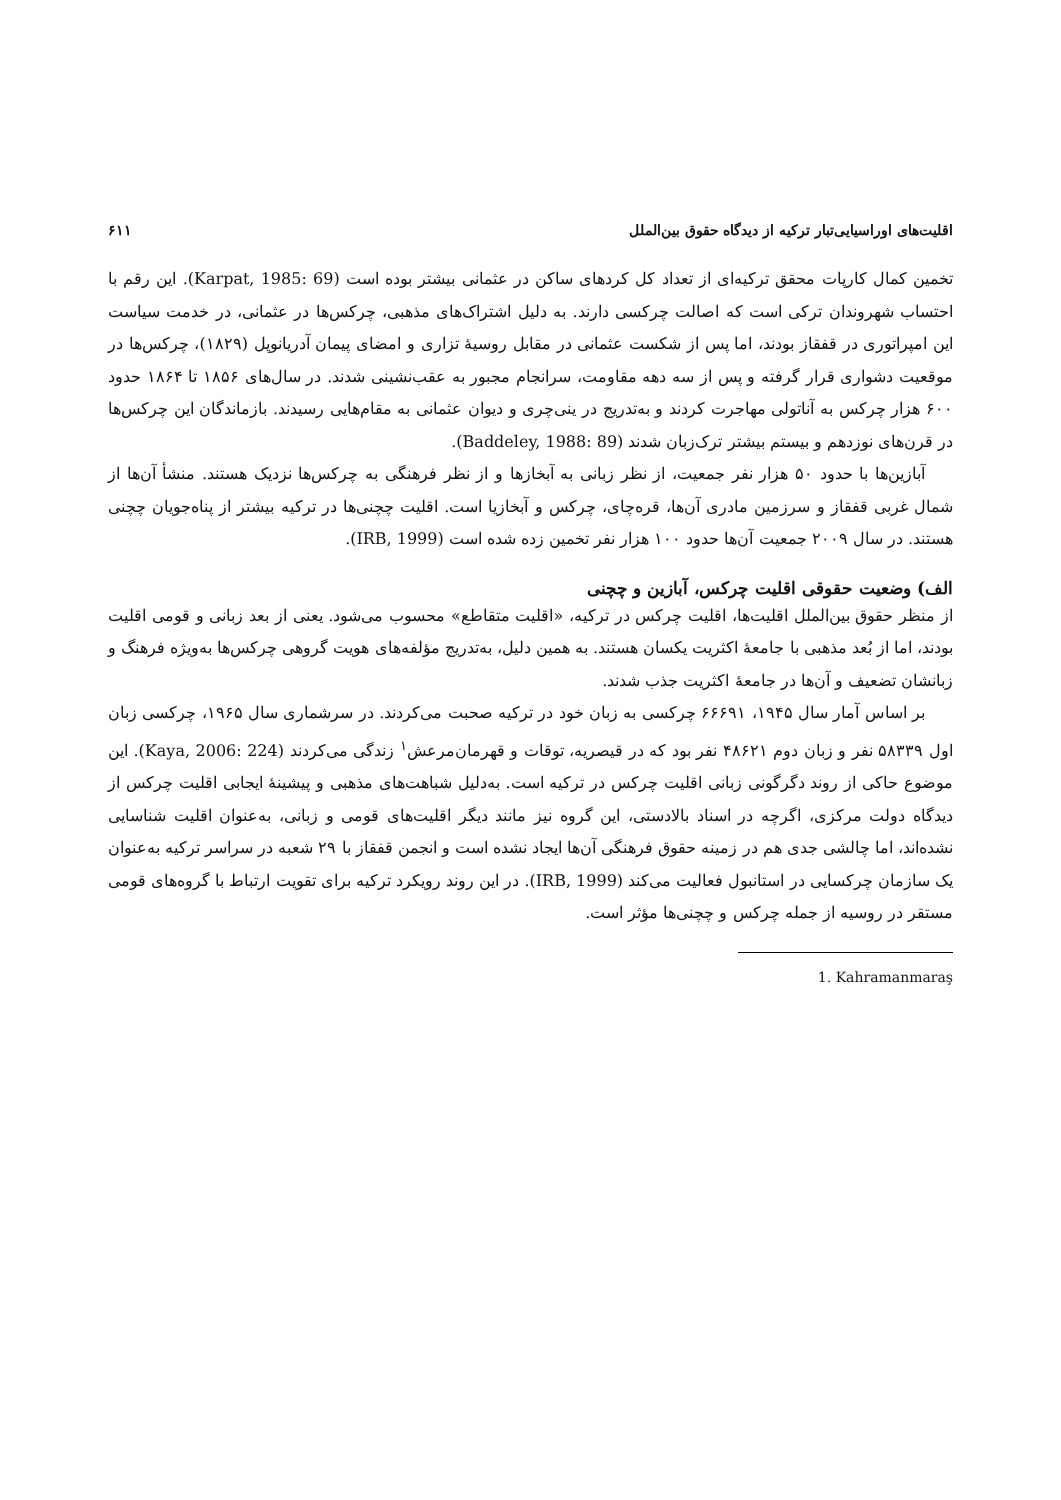اقلیت‌های اوراسیایی‌تبار ترکیه از دیدگاه حقوق بین‌الملل ۶۱۱
تخمین کمال کارپات محقق ترکیه‌ای از تعداد کل کردهای ساکن در عثمانی بیشتر بوده است (Karpat, 1985: 69). این رقم با احتساب شهروندان ترکی است که اصالت چرکسی دارند. به دلیل اشتراک‌های مذهبی، چرکس‌ها در عثمانی، در خدمت سیاست این امپراتوری در قفقاز بودند، اما پس از شکست عثمانی در مقابل روسیهٔ تزاری و امضای پیمان آدریانوپل (۱۸۲۹)، چرکس‌ها در موقعیت دشواری قرار گرفته و پس از سه دهه مقاومت، سرانجام مجبور به عقب‌نشینی شدند. در سال‌های ۱۸۵۶ تا ۱۸۶۴ حدود ۶۰۰ هزار چرکس به آناتولی مهاجرت کردند و به‌تدریج در ینی‌چری و دیوان عثمانی به مقام‌هایی رسیدند. بازماندگان این چرکس‌ها در قرن‌های نوزدهم و بیستم بیشتر ترک‌زبان شدند (Baddeley, 1988: 89).
آبازین‌ها با حدود ۵۰ هزار نفر جمعیت، از نظر زبانی به آبخازها و از نظر فرهنگی به چرکس‌ها نزدیک هستند. منشأ آن‌ها از شمال غربی قفقاز و سرزمین مادری آن‌ها، قره‌چای، چرکس و آبخازیا است. اقلیت چچنی‌ها در ترکیه بیشتر از پناه‌جویان چچنی هستند. در سال ۲۰۰۹ جمعیت آن‌ها حدود ۱۰۰ هزار نفر تخمین زده شده است (IRB, 1999).
الف) وضعیت حقوقی اقلیت چرکس، آبازین و چچنی
از منظر حقوق بین‌الملل اقلیت‌ها، اقلیت چرکس در ترکیه، «اقلیت متقاطع» محسوب می‌شود. یعنی از بعد زبانی و قومی اقلیت بودند، اما از بُعد مذهبی با جامعهٔ اکثریت یکسان هستند. به همین دلیل، به‌تدریج مؤلفه‌های هویت گروهی چرکس‌ها به‌ویژه فرهنگ و زبانشان تضعیف و آن‌ها در جامعهٔ اکثریت جذب شدند.
بر اساس آمار سال ۱۹۴۵، ۶۶۶۹۱ چرکسی به زبان خود در ترکیه صحبت می‌کردند. در سرشماری سال ۱۹۶۵، چرکسی زبان اول ۵۸۳۳۹ نفر و زبان دوم ۴۸۶۲۱ نفر بود که در قیصریه، توقات و قهرمان‌مرعش<sup>۱</sup> زندگی می‌کردند (Kaya, 2006: 224). این موضوع حاکی از روند دگرگونی زبانی اقلیت چرکس در ترکیه است. به‌دلیل شباهت‌های مذهبی و پیشینهٔ ایجابی اقلیت چرکس از دیدگاه دولت مرکزی، اگرچه در اسناد بالادستی، این گروه نیز مانند دیگر اقلیت‌های قومی و زبانی، به‌عنوان اقلیت شناسایی نشده‌اند، اما چالشی جدی هم در زمینه حقوق فرهنگی آن‌ها ایجاد نشده است و انجمن قفقاز با ۲۹ شعبه در سراسر ترکیه به‌عنوان یک سازمان چرکسایی در استانبول فعالیت می‌کند (IRB, 1999). در این روند رویکرد ترکیه برای تقویت ارتباط با گروه‌های قومی مستقر در روسیه از جمله چرکس و چچنی‌ها مؤثر است.
1. Kahramanmaraş